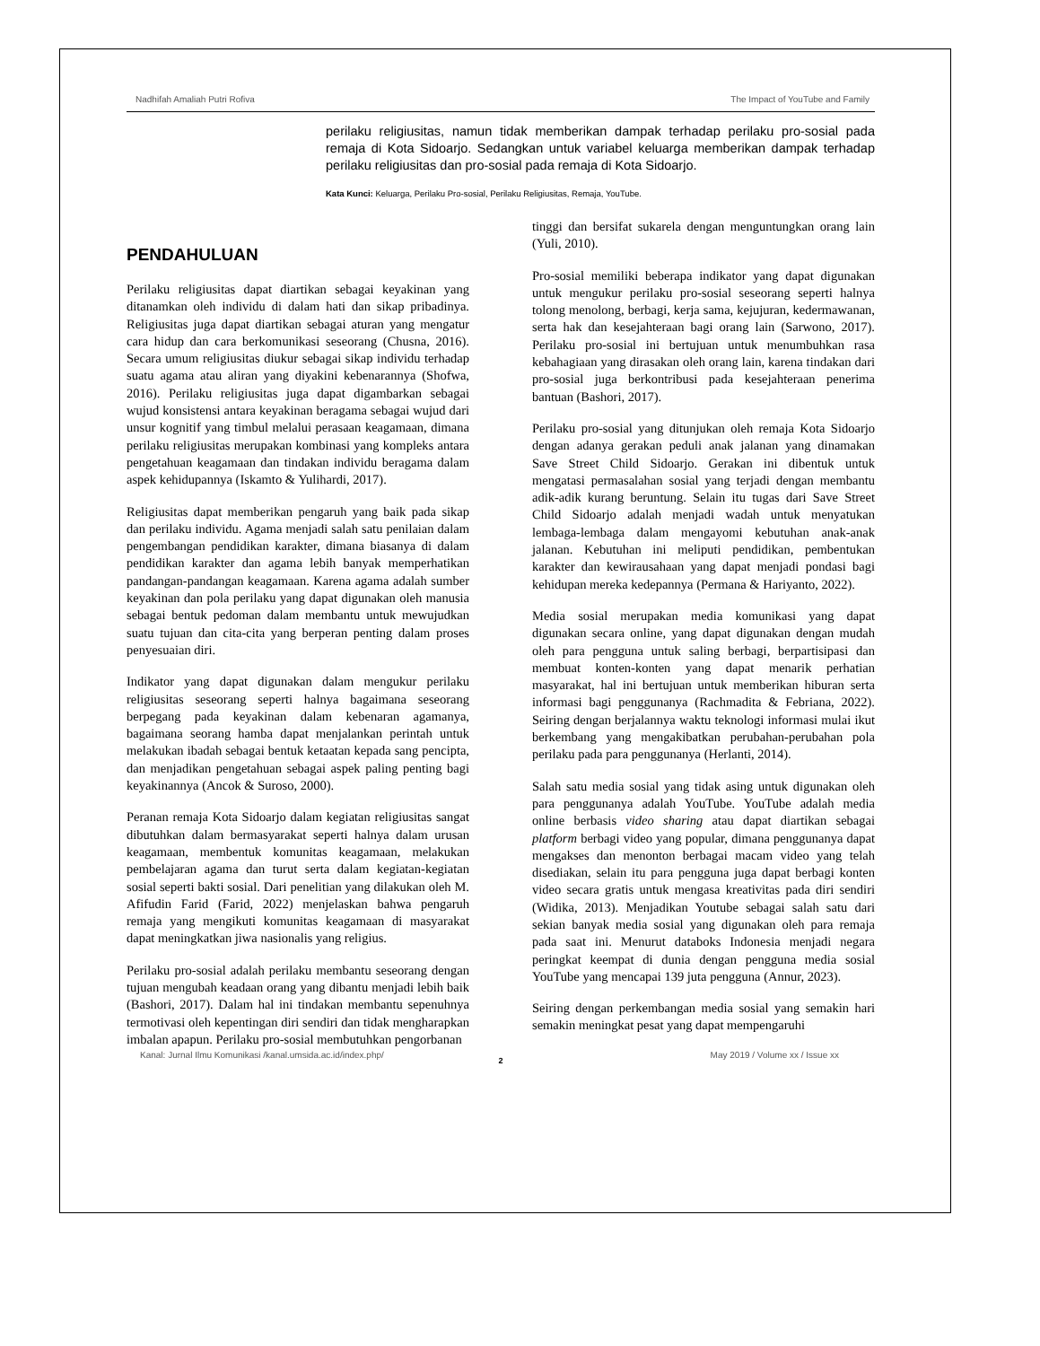Nadhifah Amaliah Putri Rofiva The Impact of YouTube and Family
perilaku religiusitas, namun tidak memberikan dampak terhadap perilaku pro-sosial pada remaja di Kota Sidoarjo. Sedangkan untuk variabel keluarga memberikan dampak terhadap perilaku religiusitas dan pro-sosial pada remaja di Kota Sidoarjo.
Kata Kunci: Keluarga, Perilaku Pro-sosial, Perilaku Religiusitas, Remaja, YouTube.
PENDAHULUAN
Perilaku religiusitas dapat diartikan sebagai keyakinan yang ditanamkan oleh individu di dalam hati dan sikap pribadinya. Religiusitas juga dapat diartikan sebagai aturan yang mengatur cara hidup dan cara berkomunikasi seseorang (Chusna, 2016). Secara umum religiusitas diukur sebagai sikap individu terhadap suatu agama atau aliran yang diyakini kebenarannya (Shofwa, 2016). Perilaku religiusitas juga dapat digambarkan sebagai wujud konsistensi antara keyakinan beragama sebagai wujud dari unsur kognitif yang timbul melalui perasaan keagamaan, dimana perilaku religiusitas merupakan kombinasi yang kompleks antara pengetahuan keagamaan dan tindakan individu beragama dalam aspek kehidupannya (Iskamto & Yulihardi, 2017).
Religiusitas dapat memberikan pengaruh yang baik pada sikap dan perilaku individu. Agama menjadi salah satu penilaian dalam pengembangan pendidikan karakter, dimana biasanya di dalam pendidikan karakter dan agama lebih banyak memperhatikan pandangan-pandangan keagamaan. Karena agama adalah sumber keyakinan dan pola perilaku yang dapat digunakan oleh manusia sebagai bentuk pedoman dalam membantu untuk mewujudkan suatu tujuan dan cita-cita yang berperan penting dalam proses penyesuaian diri.
Indikator yang dapat digunakan dalam mengukur perilaku religiusitas seseorang seperti halnya bagaimana seseorang berpegang pada keyakinan dalam kebenaran agamanya, bagaimana seorang hamba dapat menjalankan perintah untuk melakukan ibadah sebagai bentuk ketaatan kepada sang pencipta, dan menjadikan pengetahuan sebagai aspek paling penting bagi keyakinannya (Ancok & Suroso, 2000).
Peranan remaja Kota Sidoarjo dalam kegiatan religiusitas sangat dibutuhkan dalam bermasyarakat seperti halnya dalam urusan keagamaan, membentuk komunitas keagamaan, melakukan pembelajaran agama dan turut serta dalam kegiatan-kegiatan sosial seperti bakti sosial. Dari penelitian yang dilakukan oleh M. Afifudin Farid (Farid, 2022) menjelaskan bahwa pengaruh remaja yang mengikuti komunitas keagamaan di masyarakat dapat meningkatkan jiwa nasionalis yang religius.
Perilaku pro-sosial adalah perilaku membantu seseorang dengan tujuan mengubah keadaan orang yang dibantu menjadi lebih baik (Bashori, 2017). Dalam hal ini tindakan membantu sepenuhnya termotivasi oleh kepentingan diri sendiri dan tidak mengharapkan imbalan apapun. Perilaku pro-sosial membutuhkan pengorbanan
tinggi dan bersifat sukarela dengan menguntungkan orang lain (Yuli, 2010).
Pro-sosial memiliki beberapa indikator yang dapat digunakan untuk mengukur perilaku pro-sosial seseorang seperti halnya tolong menolong, berbagi, kerja sama, kejujuran, kedermawanan, serta hak dan kesejahteraan bagi orang lain (Sarwono, 2017). Perilaku pro-sosial ini bertujuan untuk menumbuhkan rasa kebahagiaan yang dirasakan oleh orang lain, karena tindakan dari pro-sosial juga berkontribusi pada kesejahteraan penerima bantuan (Bashori, 2017).
Perilaku pro-sosial yang ditunjukan oleh remaja Kota Sidoarjo dengan adanya gerakan peduli anak jalanan yang dinamakan Save Street Child Sidoarjo. Gerakan ini dibentuk untuk mengatasi permasalahan sosial yang terjadi dengan membantu adik-adik kurang beruntung. Selain itu tugas dari Save Street Child Sidoarjo adalah menjadi wadah untuk menyatukan lembaga-lembaga dalam mengayomi kebutuhan anak-anak jalanan. Kebutuhan ini meliputi pendidikan, pembentukan karakter dan kewirausahaan yang dapat menjadi pondasi bagi kehidupan mereka kedepannya (Permana & Hariyanto, 2022).
Media sosial merupakan media komunikasi yang dapat digunakan secara online, yang dapat digunakan dengan mudah oleh para pengguna untuk saling berbagi, berpartisipasi dan membuat konten-konten yang dapat menarik perhatian masyarakat, hal ini bertujuan untuk memberikan hiburan serta informasi bagi penggunanya (Rachmadita & Febriana, 2022). Seiring dengan berjalannya waktu teknologi informasi mulai ikut berkembang yang mengakibatkan perubahan-perubahan pola perilaku pada para penggunanya (Herlanti, 2014).
Salah satu media sosial yang tidak asing untuk digunakan oleh para penggunanya adalah YouTube. YouTube adalah media online berbasis video sharing atau dapat diartikan sebagai platform berbagi video yang popular, dimana penggunanya dapat mengakses dan menonton berbagai macam video yang telah disediakan, selain itu para pengguna juga dapat berbagi konten video secara gratis untuk mengasa kreativitas pada diri sendiri (Widika, 2013). Menjadikan Youtube sebagai salah satu dari sekian banyak media sosial yang digunakan oleh para remaja pada saat ini. Menurut databoks Indonesia menjadi negara peringkat keempat di dunia dengan pengguna media sosial YouTube yang mencapai 139 juta pengguna (Annur, 2023).
Seiring dengan perkembangan media sosial yang semakin hari semakin meningkat pesat yang dapat mempengaruhi
Kanal: Jurnal Ilmu Komunikasi /kanal.umsida.ac.id/index.php/ May 2019 / Volume xx / Issue xx
2